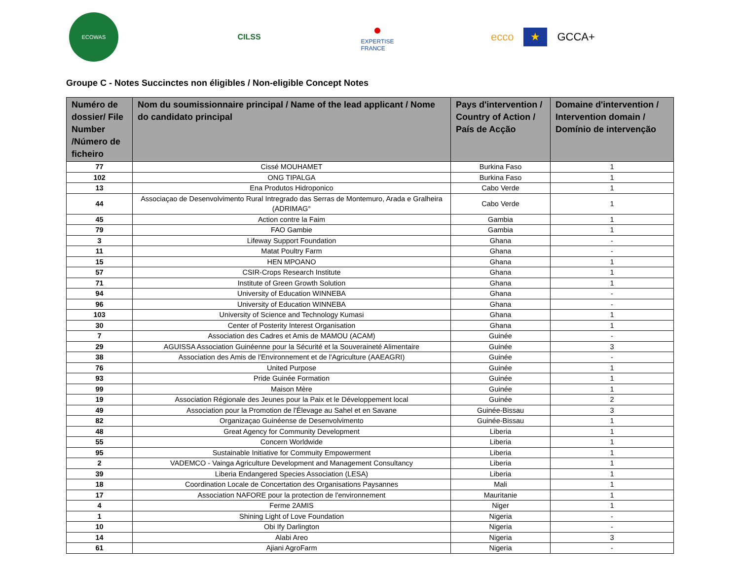ECOWAS
CILSS
●
EXPERTISE
FRANCE
ecco ★ GCCA+
Groupe C - Notes Succinctes non éligibles / Non-eligible Concept Notes
| Numéro de dossier/ File Number /Número de ficheiro | Nom du soumissionnaire principal / Name of the lead applicant / Nome do candidato principal | Pays d'intervention / Country of Action / País de Acção | Domaine d'intervention / Intervention domain / Domínio de intervenção |
| --- | --- | --- | --- |
| 77 | Cissé MOUHAMET | Burkina Faso | 1 |
| 102 | ONG TIPALGA | Burkina Faso | 1 |
| 13 | Ena Produtos Hidroponico | Cabo Verde | 1 |
| 44 | Associaçao de Desenvolvimento Rural Intregrado das Serras de Montemuro, Arada e Gralheira (ADRIMAG° | Cabo Verde | 1 |
| 45 | Action contre la Faim | Gambia | 1 |
| 79 | FAO Gambie | Gambia | 1 |
| 3 | Lifeway Support Foundation | Ghana | - |
| 11 | Matat Poultry Farm | Ghana | - |
| 15 | HEN MPOANO | Ghana | 1 |
| 57 | CSIR-Crops Research Institute | Ghana | 1 |
| 71 | Institute of Green Growth Solution | Ghana | 1 |
| 94 | University of Education WINNEBA | Ghana | - |
| 96 | University of Education WINNEBA | Ghana | - |
| 103 | University of Science and Technology Kumasi | Ghana | 1 |
| 30 | Center of Posterity Interest Organisation | Ghana | 1 |
| 7 | Association des Cadres et Amis de MAMOU (ACAM) | Guinée | - |
| 29 | AGUISSA Association Guinéenne pour la Sécurité et la Souveraineté Alimentaire | Guinée | 3 |
| 38 | Association des Amis de l'Environnement et de l'Agriculture (AAEAGRI) | Guinée | - |
| 76 | United Purpose | Guinée | 1 |
| 93 | Pride Guinée Formation | Guinée | 1 |
| 99 | Maison Mère | Guinée | 1 |
| 19 | Association Régionale des Jeunes pour la Paix et le Développement local | Guinée | 2 |
| 49 | Association pour la Promotion de l'Élevage au Sahel et en Savane | Guinée-Bissau | 3 |
| 82 | Organizaçao Guinéense de Desenvolvimento | Guinée-Bissau | 1 |
| 48 | Great Agency for Community Development | Liberia | 1 |
| 55 | Concern Worldwide | Liberia | 1 |
| 95 | Sustainable Initiative for Commuity Empowerment | Liberia | 1 |
| 2 | VADEMCO - Vainga Agriculture Development and Management Consultancy | Liberia | 1 |
| 39 | Liberia Endangered Species Association (LESA) | Liberia | 1 |
| 18 | Coordination Locale de Concertation des Organisations Paysannes | Mali | 1 |
| 17 | Association NAFORE pour la protection de l'environnement | Mauritanie | 1 |
| 4 | Ferme 2AMIS | Niger | 1 |
| 1 | Shining Light of Love Foundation | Nigeria | - |
| 10 | Obi Ify Darlington | Nigeria | - |
| 14 | Alabi Areo | Nigeria | 3 |
| 61 | Ajiani AgroFarm | Nigeria | - |